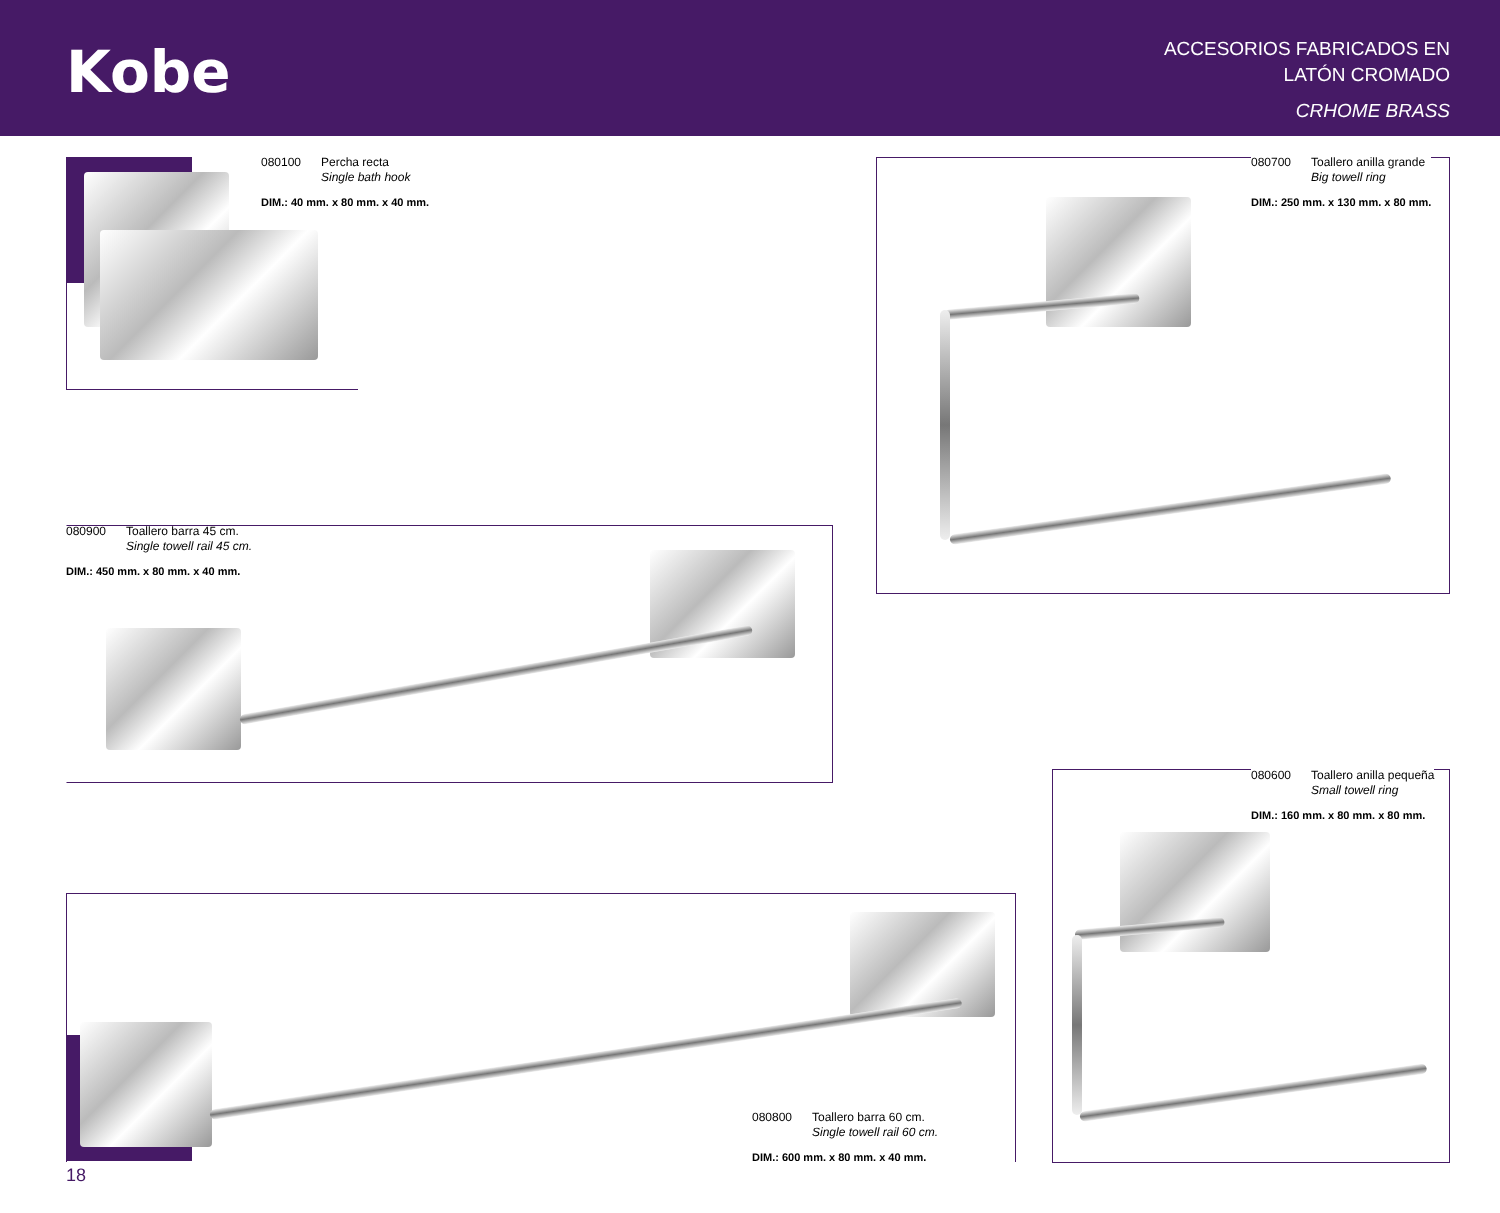Kobe
ACCESORIOS FABRICADOS EN
LATÓN CROMADO
CRHOME BRASS
080100 Percha recta
Single bath hook
DIM.: 40 mm. x 80 mm. x 40 mm.
080700 Toallero anilla grande
Big towell ring
DIM.: 250 mm. x 130 mm. x 80 mm.
080900 Toallero barra 45 cm.
Single towell rail 45 cm.
DIM.: 450 mm. x 80 mm. x 40 mm.
080600 Toallero anilla pequeña
Small towell ring
DIM.: 160 mm. x 80 mm. x 80 mm.
080800 Toallero barra 60 cm.
Single towell rail 60 cm.
DIM.: 600 mm. x 80 mm. x 40 mm.
18